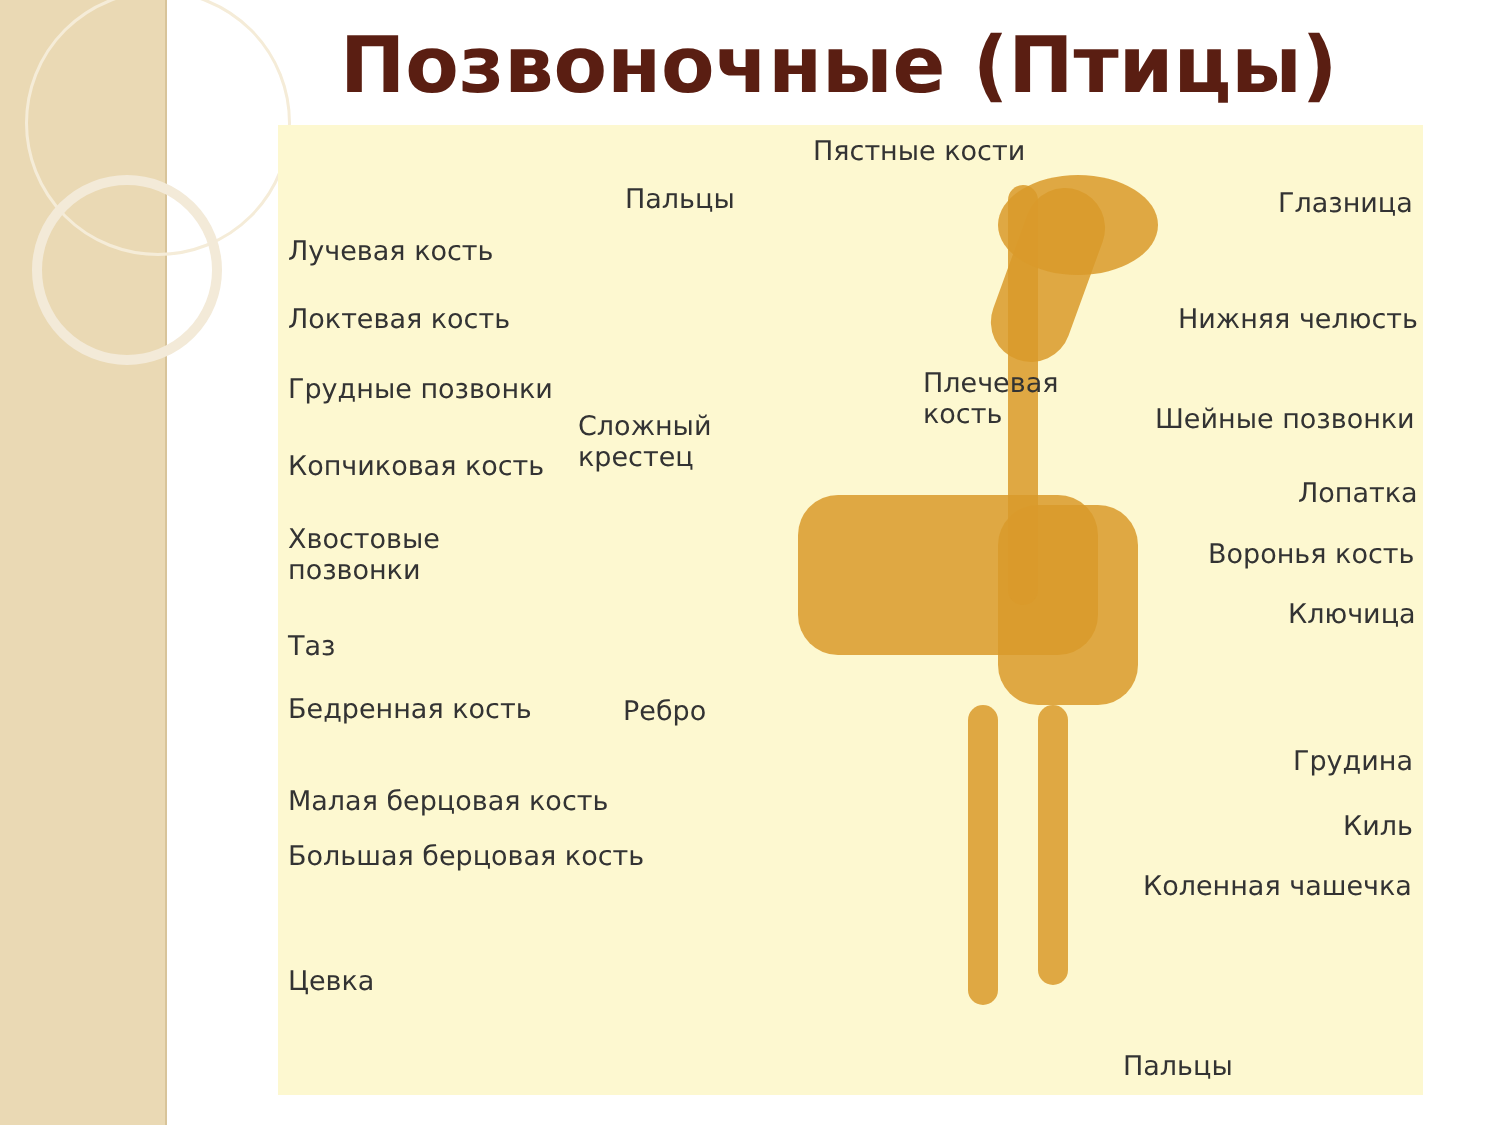Позвоночные (Птицы)
Пястные кости
Пальцы Глазница
Лучевая кость
Локтевая кость Нижняя челюсть
Грудные позвонки Плечевая
кость Сложный
крестец
Шейные позвонки
Копчиковая кость
Лопатка
Хвостовые
позвонки
Воронья кость
Таз
Ключица
Бедренная кость Ребро
Грудина
Киль
Малая берцовая кость
Большая берцовая кость
Коленная чашечка
Цевка
Пальцы